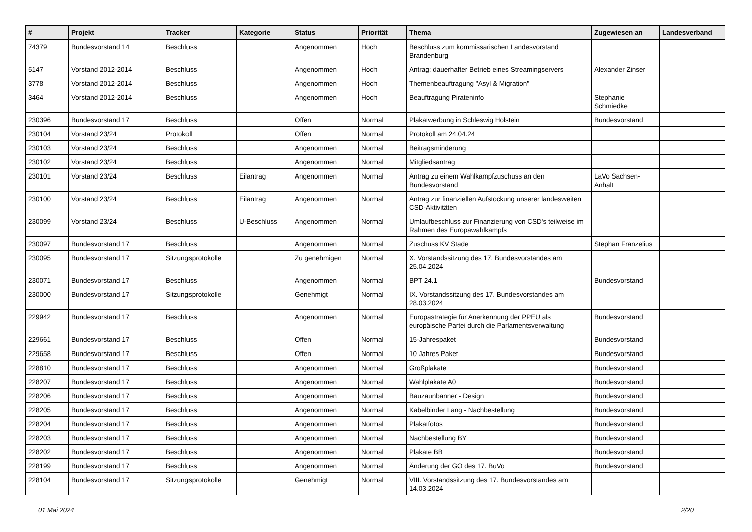| # | Projekt | Tracker | Kategorie | Status | Priorität | Thema | Zugewiesen an | Landesverband |
| --- | --- | --- | --- | --- | --- | --- | --- | --- |
| 74379 | Bundesvorstand 14 | Beschluss | | Angenommen | Hoch | Beschluss zum kommissarischen Landesvorstand Brandenburg | | |
| 5147 | Vorstand 2012-2014 | Beschluss | | Angenommen | Hoch | Antrag: dauerhafter Betrieb eines Streamingservers | Alexander Zinser | |
| 3778 | Vorstand 2012-2014 | Beschluss | | Angenommen | Hoch | Themenbeauftragung "Asyl & Migration" | | |
| 3464 | Vorstand 2012-2014 | Beschluss | | Angenommen | Hoch | Beauftragung Pirateninfo | Stephanie Schmiedke | |
| 230396 | Bundesvorstand 17 | Beschluss | | Offen | Normal | Plakatwerbung in Schleswig Holstein | Bundesvorstand | |
| 230104 | Vorstand 23/24 | Protokoll | | Offen | Normal | Protokoll am 24.04.24 | | |
| 230103 | Vorstand 23/24 | Beschluss | | Angenommen | Normal | Beitragsminderung | | |
| 230102 | Vorstand 23/24 | Beschluss | | Angenommen | Normal | Mitgliedsantrag | | |
| 230101 | Vorstand 23/24 | Beschluss | Eilantrag | Angenommen | Normal | Antrag zu einem Wahlkampfzuschuss an den Bundesvorstand | LaVo Sachsen-Anhalt | |
| 230100 | Vorstand 23/24 | Beschluss | Eilantrag | Angenommen | Normal | Antrag zur finanziellen Aufstockung unserer landesweiten CSD-Aktivitäten | | |
| 230099 | Vorstand 23/24 | Beschluss | U-Beschluss | Angenommen | Normal | Umlaufbeschluss zur Finanzierung von CSD's teilweise im Rahmen des Europawahlkampfs | | |
| 230097 | Bundesvorstand 17 | Beschluss | | Angenommen | Normal | Zuschuss KV Stade | Stephan Franzelius | |
| 230095 | Bundesvorstand 17 | Sitzungsprotokolle | | Zu genehmigen | Normal | X. Vorstandssitzung des 17. Bundesvorstandes am 25.04.2024 | | |
| 230071 | Bundesvorstand 17 | Beschluss | | Angenommen | Normal | BPT 24.1 | Bundesvorstand | |
| 230000 | Bundesvorstand 17 | Sitzungsprotokolle | | Genehmigt | Normal | IX. Vorstandssitzung des 17. Bundesvorstandes am 28.03.2024 | | |
| 229942 | Bundesvorstand 17 | Beschluss | | Angenommen | Normal | Europastrategie für Anerkennung der PPEU als europäische Partei durch die Parlamentsverwaltung | Bundesvorstand | |
| 229661 | Bundesvorstand 17 | Beschluss | | Offen | Normal | 15-Jahrespaket | Bundesvorstand | |
| 229658 | Bundesvorstand 17 | Beschluss | | Offen | Normal | 10 Jahres Paket | Bundesvorstand | |
| 228810 | Bundesvorstand 17 | Beschluss | | Angenommen | Normal | Großplakate | Bundesvorstand | |
| 228207 | Bundesvorstand 17 | Beschluss | | Angenommen | Normal | Wahlplakate A0 | Bundesvorstand | |
| 228206 | Bundesvorstand 17 | Beschluss | | Angenommen | Normal | Bauzaunbanner - Design | Bundesvorstand | |
| 228205 | Bundesvorstand 17 | Beschluss | | Angenommen | Normal | Kabelbinder Lang - Nachbestellung | Bundesvorstand | |
| 228204 | Bundesvorstand 17 | Beschluss | | Angenommen | Normal | Plakatfotos | Bundesvorstand | |
| 228203 | Bundesvorstand 17 | Beschluss | | Angenommen | Normal | Nachbestellung BY | Bundesvorstand | |
| 228202 | Bundesvorstand 17 | Beschluss | | Angenommen | Normal | Plakate BB | Bundesvorstand | |
| 228199 | Bundesvorstand 17 | Beschluss | | Angenommen | Normal | Änderung der GO des 17. BuVo | Bundesvorstand | |
| 228104 | Bundesvorstand 17 | Sitzungsprotokolle | | Genehmigt | Normal | VIII. Vorstandssitzung des 17. Bundesvorstandes am 14.03.2024 | | |
01 Mai 2024 2/20